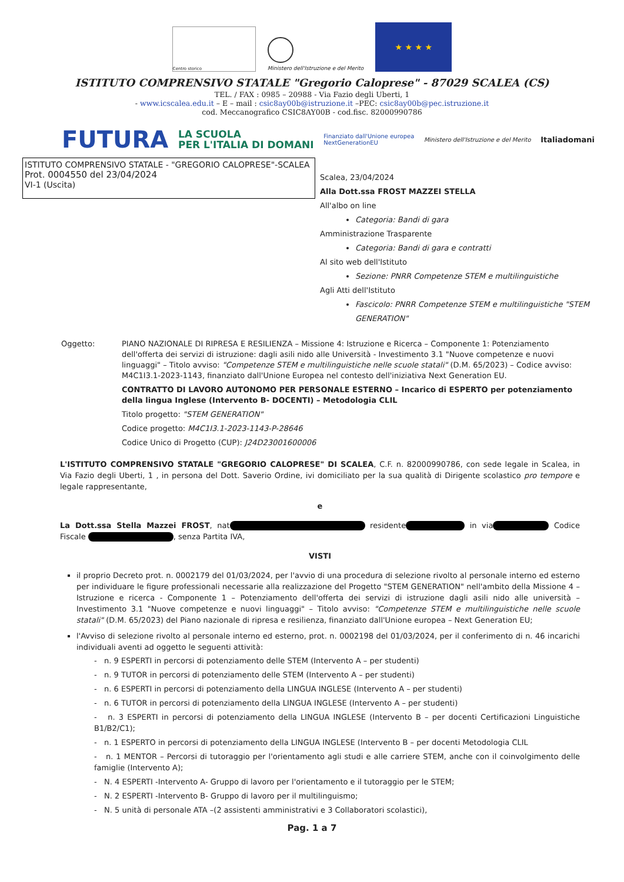Centro storico
Ministero dell'Istruzione e del Merito
★ ★ ★ ★
ISTITUTO COMPRENSIVO STATALE "Gregorio Caloprese" - 87029 SCALEA (CS)
TEL. / FAX : 0985 – 20988 - Via Fazio degli Uberti, 1
- www.icscalea.edu.it – E – mail : csic8ay00b@istruzione.it –PEC: csic8ay00b@pec.istruzione.it
cod. Meccanografico CSIC8AY00B - cod.fisc. 82000990786
FUTURA LA SCUOLA
PER L'ITALIA DI DOMANI Finanziato dall'Unione europea
NextGenerationEU Ministero dell'Istruzione e del Merito Italiadomani
ISTITUTO COMPRENSIVO STATALE - "GREGORIO CALOPRESE"-SCALEA
Prot. 0004550 del 23/04/2024
VI-1 (Uscita)
Scalea, 23/04/2024
Alla Dott.ssa FROST MAZZEI STELLA
All'albo on line
Categoria: Bandi di gara
Amministrazione Trasparente
Categoria: Bandi di gara e contratti
Al sito web dell'Istituto
Sezione: PNRR Competenze STEM e multilinguistiche
Agli Atti dell'Istituto
Fascicolo: PNRR Competenze STEM e multilinguistiche "STEM GENERATION"
Oggetto: PIANO NAZIONALE DI RIPRESA E RESILIENZA – Missione 4: Istruzione e Ricerca – Componente 1: Potenziamento dell'offerta dei servizi di istruzione: dagli asili nido alle Università - Investimento 3.1 "Nuove competenze e nuovi linguaggi" – Titolo avviso: "Competenze STEM e multilinguistiche nelle scuole statali" (D.M. 65/2023) – Codice avviso: M4C1I3.1-2023-1143, finanziato dall'Unione Europea nel contesto dell'iniziativa Next Generation EU.
CONTRATTO DI LAVORO AUTONOMO PER PERSONALE ESTERNO – Incarico di ESPERTO per potenziamento della lingua Inglese (Intervento B- DOCENTI) – Metodologia CLIL
Titolo progetto: "STEM GENERATION"
Codice progetto: M4C1I3.1-2023-1143-P-28646
Codice Unico di Progetto (CUP): J24D23001600006
L'ISTITUTO COMPRENSIVO STATALE "GREGORIO CALOPRESE" DI SCALEA, C.F. n. 82000990786, con sede legale in Scalea, in Via Fazio degli Uberti, 1 , in persona del Dott. Saverio Ordine, ivi domiciliato per la sua qualità di Dirigente scolastico pro tempore e legale rappresentante,
e
La Dott.ssa Stella Mazzei FROST, nat residente in via Codice Fiscale , senza Partita IVA,
VISTI
il proprio Decreto prot. n. 0002179 del 01/03/2024, per l'avvio di una procedura di selezione rivolto al personale interno ed esterno per individuare le figure professionali necessarie alla realizzazione del Progetto "STEM GENERATION" nell'ambito della Missione 4 – Istruzione e ricerca - Componente 1 – Potenziamento dell'offerta dei servizi di istruzione dagli asili nido alle università – Investimento 3.1 "Nuove competenze e nuovi linguaggi" – Titolo avviso: "Competenze STEM e multilinguistiche nelle scuole statali" (D.M. 65/2023) del Piano nazionale di ripresa e resilienza, finanziato dall'Unione europea – Next Generation EU;
l'Avviso di selezione rivolto al personale interno ed esterno, prot. n. 0002198 del 01/03/2024, per il conferimento di n. 46 incarichi individuali aventi ad oggetto le seguenti attività:
- n. 9 ESPERTI in percorsi di potenziamento delle STEM (Intervento A – per studenti)
- n. 9 TUTOR in percorsi di potenziamento delle STEM (Intervento A – per studenti)
- n. 6 ESPERTI in percorsi di potenziamento della LINGUA INGLESE (Intervento A – per studenti)
- n. 6 TUTOR in percorsi di potenziamento della LINGUA INGLESE (Intervento A – per studenti)
- n. 3 ESPERTI in percorsi di potenziamento della LINGUA INGLESE (Intervento B – per docenti Certificazioni Linguistiche B1/B2/C1);
- n. 1 ESPERTO in percorsi di potenziamento della LINGUA INGLESE (Intervento B – per docenti Metodologia CLIL
- n. 1 MENTOR – Percorsi di tutoraggio per l'orientamento agli studi e alle carriere STEM, anche con il coinvolgimento delle famiglie (Intervento A);
- N. 4 ESPERTI -Intervento A- Gruppo di lavoro per l'orientamento e il tutoraggio per le STEM;
- N. 2 ESPERTI -Intervento B- Gruppo di lavoro per il multilinguismo;
- N. 5 unità di personale ATA –(2 assistenti amministrativi e 3 Collaboratori scolastici),
Pag. 1 a 7